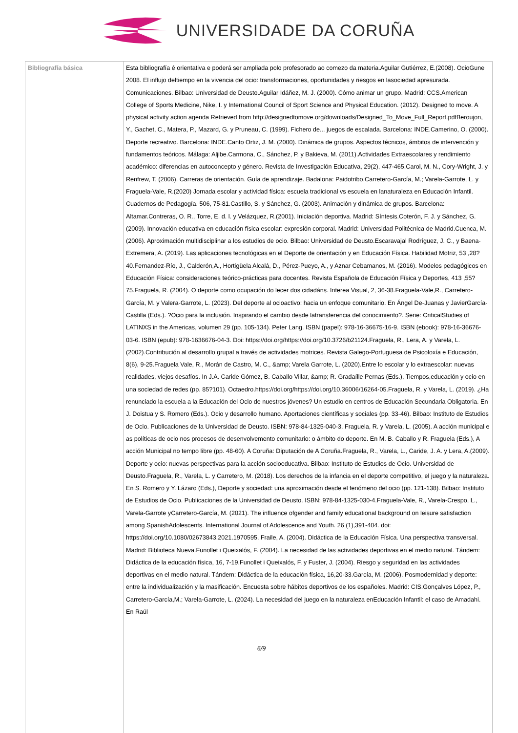UNIVERSIDADE DA CORUÑA
| Bibliografía básica | Esta bibliografía é orientativa e poderá ser ampliada polo profesorado ao comezo da materia.Aguilar Gutiérrez, E.(2008). OcioGune 2008. El influjo deltiempo en la vivencia del ocio: transformaciones, oportunidades y riesgos en lasociedad apresurada. Comunicaciones. Bilbao: Universidad de Deusto.Aguilar Idáñez, M. J. (2000). Cómo animar un grupo. Madrid: CCS.American College of Sports Medicine, Nike, I. y International Council of Sport Science and Physical Education. (2012). Designed to move. A physical activity action agenda Retrieved from http://designedtomove.org/downloads/Designed_To_Move_Full_Report.pdfBeroujon, Y., Gachet, C., Matera, P., Mazard, G. y Pruneau, C. (1999). Fichero de... juegos de escalada. Barcelona: INDE.Camerino, O. (2000). Deporte recreativo. Barcelona: INDE.Canto Ortiz, J. M. (2000). Dinámica de grupos. Aspectos técnicos, ámbitos de intervención y fundamentos teóricos. Málaga: Aljibe.Carmona, C., Sánchez, P. y Bakieva, M. (2011).Actividades Extraescolares y rendimiento académico: diferencias en autoconcepto y género. Revista de Investigación Educativa, 29(2), 447-465.Carol, M. N., Cory-Wright, J. y Renfrew, T. (2006). Carreras de orientación. Guía de aprendizaje. Badalona: Paidotribo.Carretero-García, M.; Varela-Garrote, L. y Fraguela-Vale, R.(2020) Jornada escolar y actividad física: escuela tradicional vs escuela en lanaturaleza en Educación Infantil. Cuadernos de Pedagogía. 506, 75-81.Castillo, S. y Sánchez, G. (2003). Animación y dinámica de grupos. Barcelona: Altamar.Contreras, O. R., Torre, E. d. l. y Velázquez, R.(2001). Iniciación deportiva. Madrid: Síntesis.Coterón, F. J. y Sánchez, G. (2009). Innovación educativa en educación física escolar: expresión corporal. Madrid: Universidad Politécnica de Madrid.Cuenca, M. (2006). Aproximación multidisciplinar a los estudios de ocio. Bilbao: Universidad de Deusto.Escaravajal Rodríguez, J. C., y Baena-Extremera, A. (2019). Las aplicaciones tecnológicas en el Deporte de orientación y en Educación Física. Habilidad Motriz, 53 ,28?40.Fernandez-Río, J., Calderón,A., Hortigüela Alcalá, D., Pérez-Pueyo, A., y Aznar Cebamanos, M. (2016). Modelos pedagógicos en Educación Física: consideraciones teórico-prácticas para docentes. Revista Española de Educación Física y Deportes, 413 ,55?75.Fraguela, R. (2004). O deporte como ocupación do lecer dos cidadáns. Interea Visual, 2, 36-38.Fraguela-Vale,R., Carretero-García, M. y Valera-Garrote, L. (2023). Del deporte al ocioactivo: hacia un enfoque comunitario. En Ángel De-Juanas y JavierGarcía-Castilla (Eds.). ?Ocio para la inclusión. Inspirando el cambio desde latransferencia del conocimiento?. Serie: CriticalStudies of LATINXS in the Americas, volumen 29 (pp. 105-134). Peter Lang. ISBN (papel): 978-16-36675-16-9. ISBN (ebook): 978-16-36676-03-6. ISBN (epub): 978-1636676-04-3. Doi: https://doi.org/https://doi.org/10.3726/b21124.Fraguela, R., Lera, A. y Varela, L. (2002).Contribución al desarrollo grupal a través de actividades motrices. Revista Galego-Portuguesa de Psicoloxía e Educación, 8(6), 9-25.Fraguela Vale, R., Morán de Castro, M. C., &amp; Varela Garrote, L. (2020).Entre lo escolar y lo extraescolar: nuevas realidades, viejos desafíos. In J.A. Caride Gómez, B. Caballo Villar, &amp; R. Gradaílle Pernas (Eds.), Tiempos,educación y ocio en una sociedad de redes (pp. 85?101). Octaedro.https://doi.org/https://doi.org/10.36006/16264-05.Fraguela, R. y Varela, L. (2019). ¿Ha renunciado la escuela a la Educación del Ocio de nuestros jóvenes? Un estudio en centros de Educación Secundaria Obligatoria. En J. Doistua y S. Romero (Eds.). Ocio y desarrollo humano. Aportaciones científicas y sociales (pp. 33-46). Bilbao: Instituto de Estudios de Ocio. Publicaciones de la Universidad de Deusto. ISBN: 978-84-1325-040-3. Fraguela, R. y Varela, L. (2005). A acción municipal e as políticas de ocio nos procesos de desenvolvemento comunitario: o ámbito do deporte. En M. B. Caballo y R. Fraguela (Eds.), A acción Municipal no tempo libre (pp. 48-60). A Coruña: Diputación de A Coruña.Fraguela, R., Varela, L., Caride, J. A. y Lera, A.(2009). Deporte y ocio: nuevas perspectivas para la acción socioeducativa. Bilbao: Instituto de Estudios de Ocio. Universidad de Deusto.Fraguela, R., Varela, L. y Carretero, M. (2018). Los derechos de la infancia en el deporte competitivo, el juego y la naturaleza. En S. Romero y Y. Lázaro (Eds.), Deporte y sociedad: una aproximación desde el fenómeno del ocio (pp. 121-138). Bilbao: Instituto de Estudios de Ocio. Publicaciones de la Universidad de Deusto. ISBN: 978-84-1325-030-4.Fraguela-Vale, R., Varela-Crespo, L., Varela-Garrote yCarretero-García, M. (2021). The influence ofgender and family educational background on leisure satisfaction among SpanishAdolescents. International Journal of Adolescence and Youth. 26 (1),391-404. doi: https://doi.org/10.1080/02673843.2021.1970595. Fraile, A. (2004). Didáctica de la Educación Física. Una perspectiva transversal. Madrid: Biblioteca Nueva.Funollet i Queixalós, F. (2004). La necesidad de las actividades deportivas en el medio natural. Tándem: Didáctica de la educación física, 16, 7-19.Funollet i Queixalós, F. y Fuster, J. (2004). Riesgo y seguridad en las actividades deportivas en el medio natural. Tándem: Didáctica de la educación física, 16,20-33.García, M. (2006). Posmodernidad y deporte: entre la individualización y la masificación. Encuesta sobre hábitos deportivos de los españoles. Madrid: CIS.Gonçalves López, P., Carretero-García,M.; Varela-Garrote, L. (2024). La necesidad del juego en la naturaleza enEducación Infantil: el caso de Amadahi. En Raúl 6/9 |